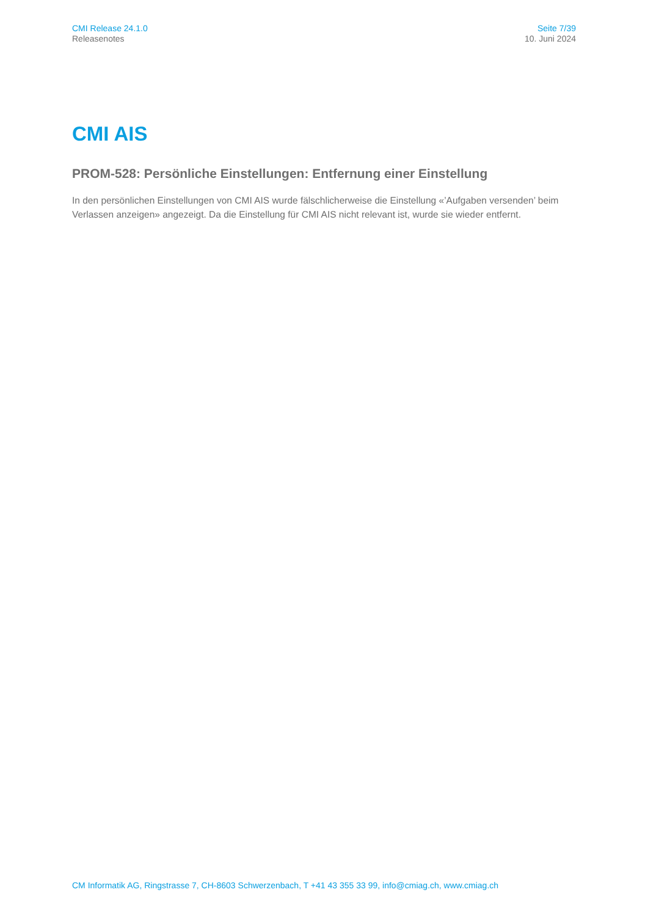CMI Release 24.1.0
Releasenotes
Seite 7/39
10. Juni 2024
CMI AIS
PROM-528: Persönliche Einstellungen: Entfernung einer Einstellung
In den persönlichen Einstellungen von CMI AIS wurde fälschlicherweise die Einstellung «’Aufgaben versenden’ beim Verlassen anzeigen» angezeigt. Da die Einstellung für CMI AIS nicht relevant ist, wurde sie wieder entfernt.
CM Informatik AG, Ringstrasse 7, CH-8603 Schwerzenbach, T +41 43 355 33 99, info@cmiag.ch, www.cmiag.ch